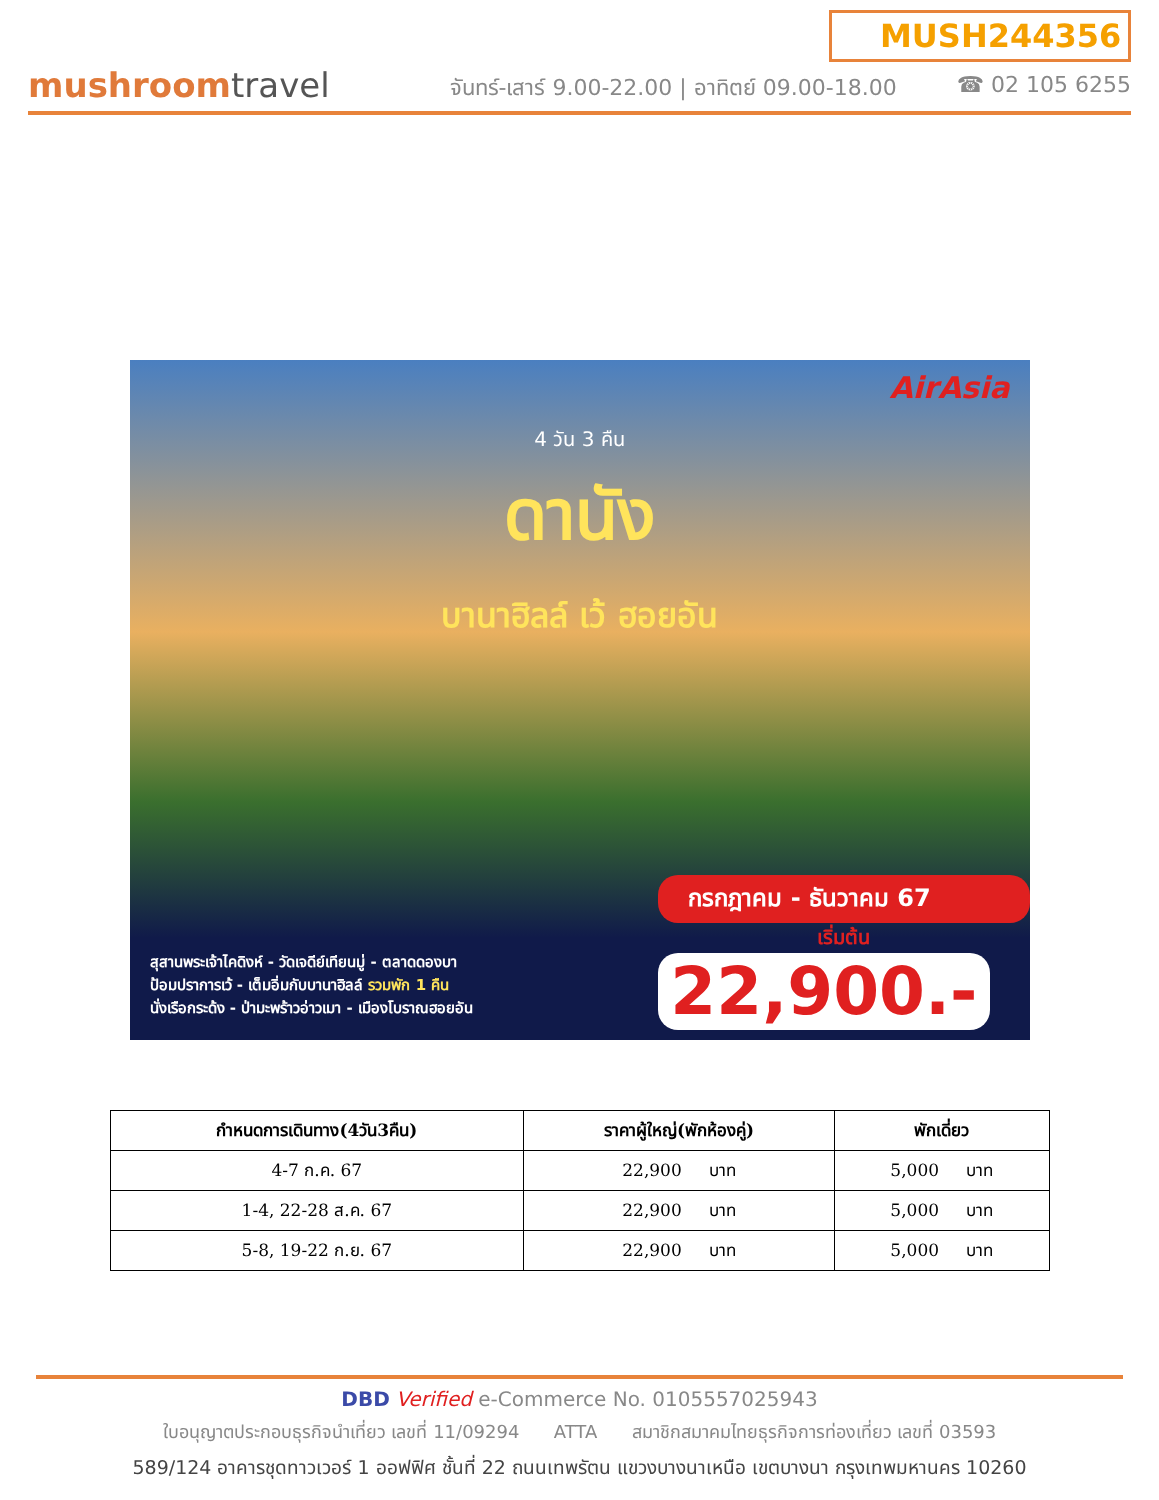mushroomtravel
MUSH244356
จันทร์-เสาร์ 9.00-22.00 | อาทิตย์ 09.00-18.00 ☎ 02 105 6255
AirAsia
4 วัน 3 คืน
ดานัง
บานาฮิลล์ เว้ ฮอยอัน
สุสานพระเจ้าไคดิงห์ - วัดเจดีย์เทียนมู่ - ตลาดดองบา
ป้อมปราการเว้ - เต็มอิ่มกับบานาฮิลล์ รวมพัก 1 คืน
นั่งเรือกระด้ง - ป่ามะพร้าวอ่าวเมา - เมืองโบราณฮอยอัน
กรกฎาคม - ธันวาคม 67
เริ่มต้น
22,900.-
| กำหนดการเดินทาง(4วัน3คืน) | ราคาผู้ใหญ่(พักห้องคู่) | พักเดี่ยว |
| --- | --- | --- |
| 4-7 ก.ค. 67 | 22,900 บาท | 5,000 บาท |
| 1-4, 22-28 ส.ค. 67 | 22,900 บาท | 5,000 บาท |
| 5-8, 19-22 ก.ย. 67 | 22,900 บาท | 5,000 บาท |
DBD Verified e-Commerce No. 0105557025943
ใบอนุญาตประกอบธุรกิจนำเที่ยว เลขที่ 11/09294 ATTA สมาชิกสมาคมไทยธุรกิจการท่องเที่ยว เลขที่ 03593
589/124 อาคารชุดทาวเวอร์ 1 ออฟฟิศ ชั้นที่ 22 ถนนเทพรัตน แขวงบางนาเหนือ เขตบางนา กรุงเทพมหานคร 10260